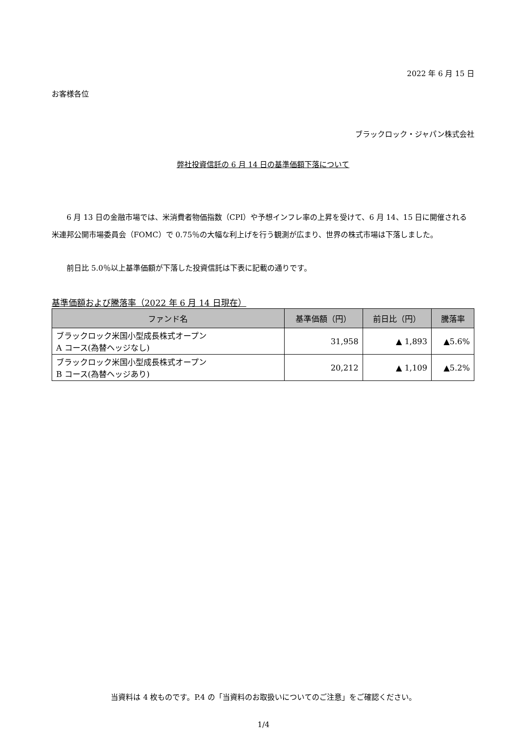2022 年 6 月 15 日
お客様各位
ブラックロック・ジャパン株式会社
弊社投資信託の 6 月 14 日の基準価額下落について
6 月 13 日の金融市場では、米消費者物価指数（CPI）や予想インフレ率の上昇を受けて、6 月 14、15 日に開催される米連邦公開市場委員会（FOMC）で 0.75％の大幅な利上げを行う観測が広まり、世界の株式市場は下落しました。
前日比 5.0％以上基準価額が下落した投資信託は下表に記載の通りです。
基準価額および騰落率（2022 年 6 月 14 日現在）
| ファンド名 | 基準価額（円） | 前日比（円） | 騰落率 |
| --- | --- | --- | --- |
| ブラックロック米国小型成長株式オープン A コース(為替ヘッジなし) | 31,958 | ▲ 1,893 | ▲5.6% |
| ブラックロック米国小型成長株式オープン B コース(為替ヘッジあり) | 20,212 | ▲ 1,109 | ▲5.2% |
当資料は 4 枚ものです。P.4 の「当資料のお取扱いについてのご注意」をご確認ください。
1/4